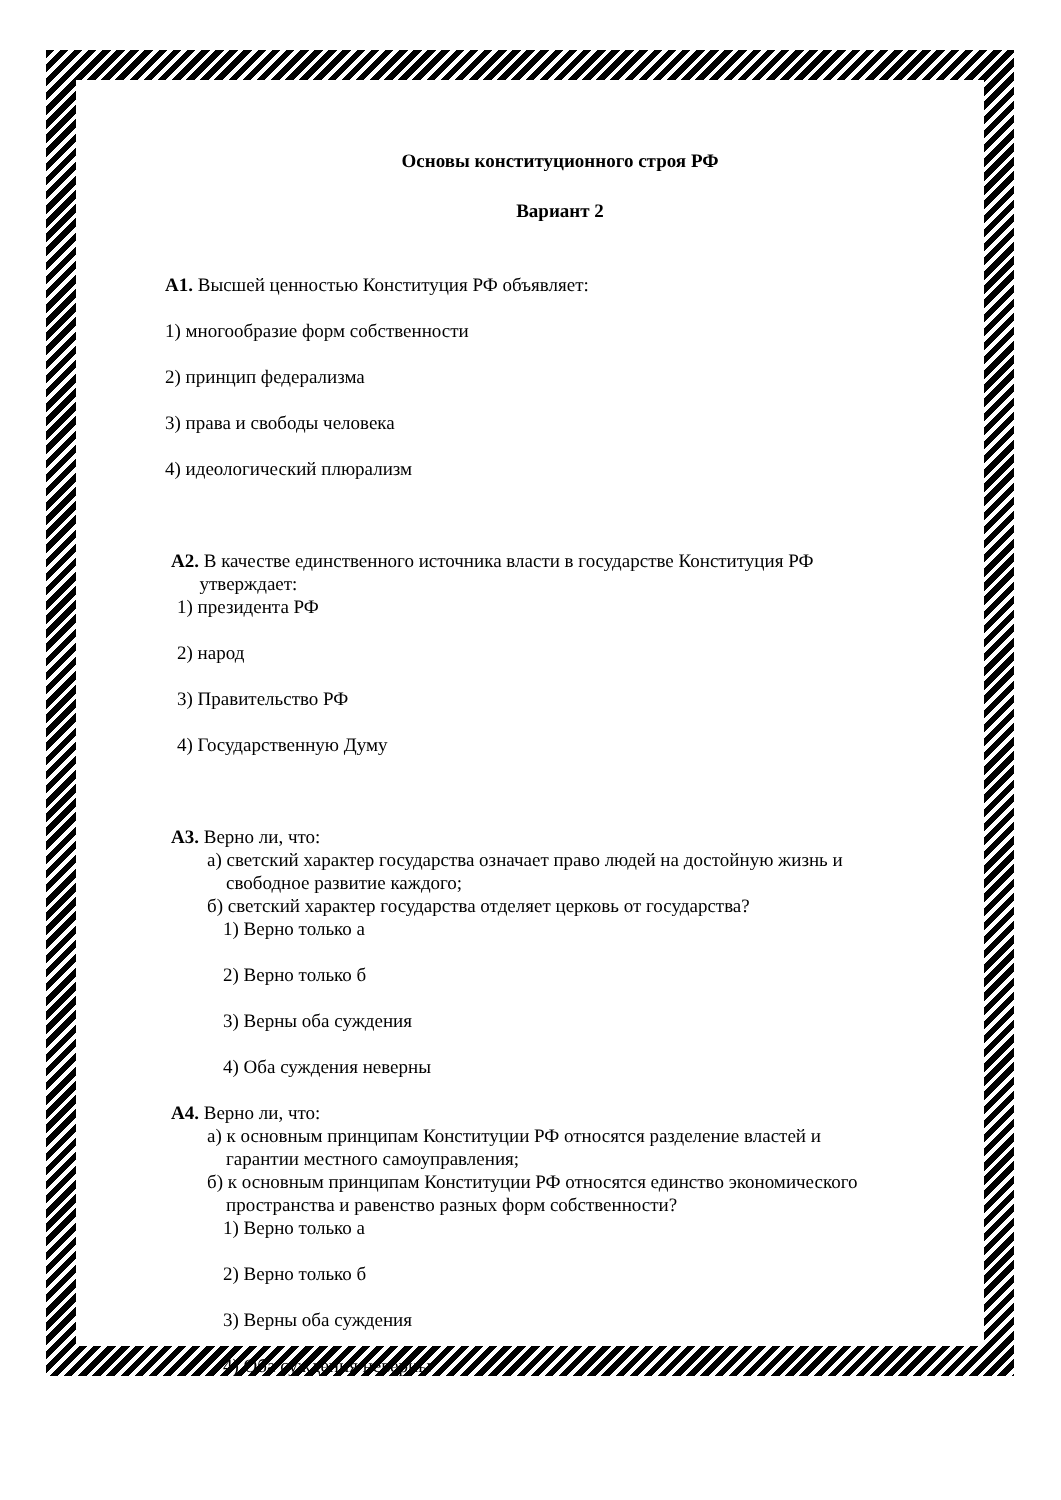Основы конституционного строя РФ
Вариант 2
А1. Высшей ценностью Конституция РФ объявляет:
1) многообразие форм собственности
2) принцип федерализма
3) права и свободы человека
4) идеологический плюрализм
А2. В качестве единственного источника власти в государстве Конституция РФ
утверждает:
1) президента РФ
2) народ
3) Правительство РФ
4) Государственную Думу
А3. Верно ли, что:
а) светский характер государства означает право людей на достойную жизнь и
свободное развитие каждого;
б) светский характер государства отделяет церковь от государства?
1) Верно только а
2) Верно только б
3) Верны оба суждения
4) Оба суждения неверны
А4. Верно ли, что:
а) к основным принципам Конституции РФ относятся разделение властей и
гарантии местного самоуправления;
б) к основным принципам Конституции РФ относятся единство экономического
пространства и равенство разных форм собственности?
1) Верно только а
2) Верно только б
3) Верны оба суждения
4) Оба суждения неверны